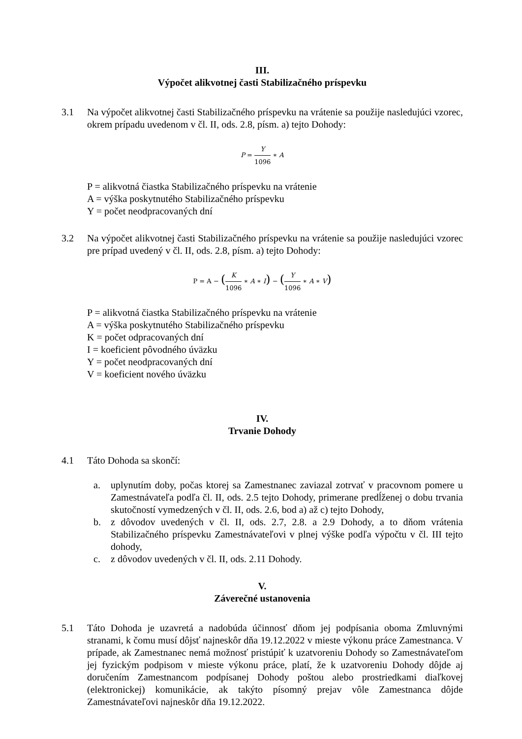III.
Výpočet alikvotnej časti Stabilizačného príspevku
3.1 Na výpočet alikvotnej časti Stabilizačného príspevku na vrátenie sa použije nasledujúci vzorec, okrem prípadu uvedenom v čl. II, ods. 2.8, písm. a) tejto Dohody:
P = Y 1096 ∗ A
P = alikvotná čiastka Stabilizačného príspevku na vrátenie
A = výška poskytnutého Stabilizačného príspevku
Y = počet neodpracovaných dní
3.2 Na výpočet alikvotnej časti Stabilizačného príspevku na vrátenie sa použije nasledujúci vzorec pre prípad uvedený v čl. II, ods. 2.8, písm. a) tejto Dohody:
P = A − (K 1096 ∗ A ∗ I) − (Y 1096 ∗ A ∗ V)
P = alikvotná čiastka Stabilizačného príspevku na vrátenie
A = výška poskytnutého Stabilizačného príspevku
K = počet odpracovaných dní
I = koeficient pôvodného úväzku
Y = počet neodpracovaných dní
V = koeficient nového úväzku
IV.
Trvanie Dohody
4.1 Táto Dohoda sa skončí:
a. uplynutím doby, počas ktorej sa Zamestnanec zaviazal zotrvať v pracovnom pomere u Zamestnávateľa podľa čl. II, ods. 2.5 tejto Dohody, primerane predĺženej o dobu trvania skutočností vymedzených v čl. II, ods. 2.6, bod a) až c) tejto Dohody,
b. z dôvodov uvedených v čl. II, ods. 2.7, 2.8. a 2.9 Dohody, a to dňom vrátenia Stabilizačného príspevku Zamestnávateľovi v plnej výške podľa výpočtu v čl. III tejto dohody,
c. z dôvodov uvedených v čl. II, ods. 2.11 Dohody.
V.
Záverečné ustanovenia
5.1 Táto Dohoda je uzavretá a nadobúda účinnosť dňom jej podpísania oboma Zmluvnými stranami, k čomu musí dôjsť najneskôr dňa 19.12.2022 v mieste výkonu práce Zamestnanca. V prípade, ak Zamestnanec nemá možnosť pristúpiť k uzatvoreniu Dohody so Zamestnávateľom jej fyzickým podpisom v mieste výkonu práce, platí, že k uzatvoreniu Dohody dôjde aj doručením Zamestnancom podpísanej Dohody poštou alebo prostriedkami diaľkovej (elektronickej) komunikácie, ak takýto písomný prejav vôle Zamestnanca dôjde Zamestnávateľovi najneskôr dňa 19.12.2022.